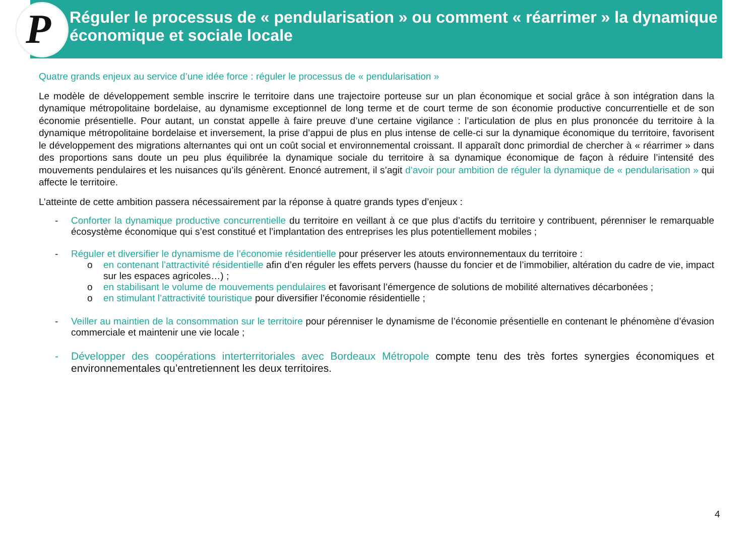P
Réguler le processus de « pendularisation » ou comment « réarrimer » la dynamique économique et sociale locale
Quatre grands enjeux au service d’une idée force : réguler le processus de « pendularisation »
Le modèle de développement semble inscrire le territoire dans une trajectoire porteuse sur un plan économique et social grâce à son intégration dans la dynamique métropolitaine bordelaise, au dynamisme exceptionnel de long terme et de court terme de son économie productive concurrentielle et de son économie présentielle. Pour autant, un constat appelle à faire preuve d’une certaine vigilance : l’articulation de plus en plus prononcée du territoire à la dynamique métropolitaine bordelaise et inversement, la prise d’appui de plus en plus intense de celle-ci sur la dynamique économique du territoire, favorisent le développement des migrations alternantes qui ont un coût social et environnemental croissant. Il apparaît donc primordial de chercher à « réarrimer » dans des proportions sans doute un peu plus équilibrée la dynamique sociale du territoire à sa dynamique économique de façon à réduire l’intensité des mouvements pendulaires et les nuisances qu’ils génèrent. Enoncé autrement, il s’agit d’avoir pour ambition de réguler la dynamique de « pendularisation » qui affecte le territoire.
L’atteinte de cette ambition passera nécessairement par la réponse à quatre grands types d’enjeux :
- Conforter la dynamique productive concurrentielle du territoire en veillant à ce que plus d’actifs du territoire y contribuent, pérenniser le remarquable écosystème économique qui s’est constitué et l’implantation des entreprises les plus potentiellement mobiles ;
- Réguler et diversifier le dynamisme de l’économie résidentielle pour préserver les atouts environnementaux du territoire :
o en contenant l’attractivité résidentielle afin d’en réguler les effets pervers (hausse du foncier et de l’immobilier, altération du cadre de vie, impact sur les espaces agricoles…) ;
o en stabilisant le volume de mouvements pendulaires et favorisant l’émergence de solutions de mobilité alternatives décarbonées ;
o en stimulant l’attractivité touristique pour diversifier l’économie résidentielle ;
- Veiller au maintien de la consommation sur le territoire pour pérenniser le dynamisme de l’économie présentielle en contenant le phénomène d’évasion commerciale et maintenir une vie locale ;
- Développer des coopérations interterritoriales avec Bordeaux Métropole compte tenu des très fortes synergies économiques et environnementales qu’entretiennent les deux territoires.
4